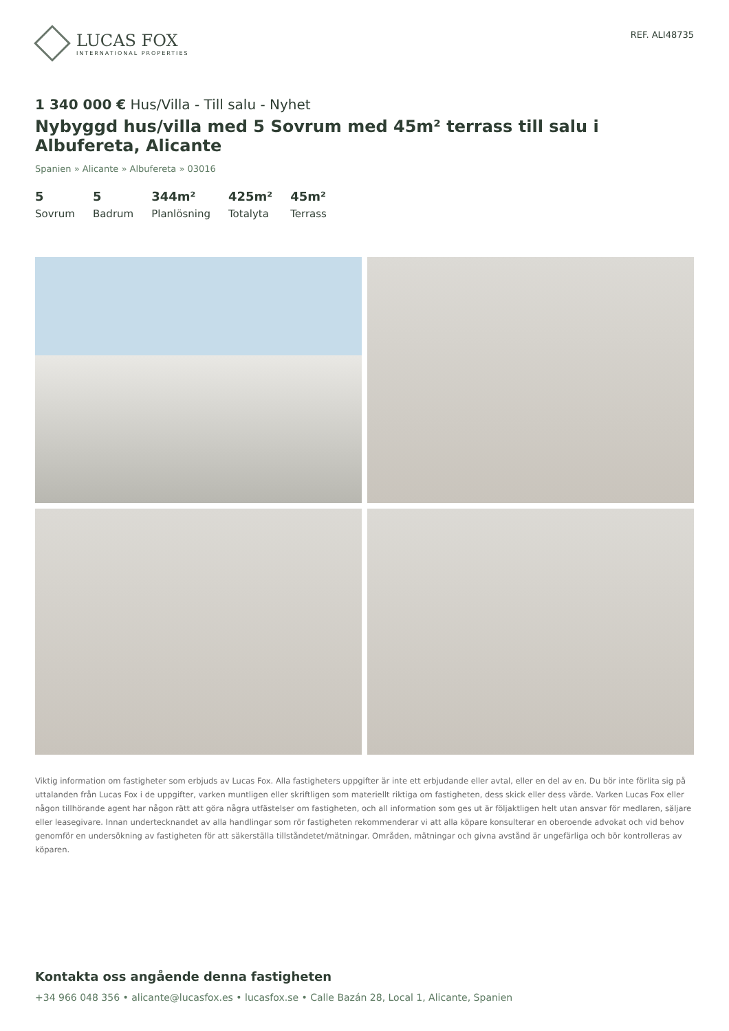LUCAS FOX
INTERNATIONAL PROPERTIES
REF. ALI48735
1 340 000 € Hus/Villa - Till salu - Nyhet
Nybyggd hus/villa med 5 Sovrum med 45m² terrass till salu i Albufereta, Alicante
Spanien » Alicante » Albufereta » 03016
5
Sovrum
5
Badrum
344m²
Planlösning
425m²
Totalyta
45m²
Terrass
Viktig information om fastigheter som erbjuds av Lucas Fox. Alla fastigheters uppgifter är inte ett erbjudande eller avtal, eller en del av en. Du bör inte förlita sig på uttalanden från Lucas Fox i de uppgifter, varken muntligen eller skriftligen som materiellt riktiga om fastigheten, dess skick eller dess värde. Varken Lucas Fox eller någon tillhörande agent har någon rätt att göra några utfästelser om fastigheten, och all information som ges ut är följaktligen helt utan ansvar för medlaren, säljare eller leasegivare. Innan undertecknandet av alla handlingar som rör fastigheten rekommenderar vi att alla köpare konsulterar en oberoende advokat och vid behov genomför en undersökning av fastigheten för att säkerställa tillståndetet/mätningar. Områden, mätningar och givna avstånd är ungefärliga och bör kontrolleras av köparen.
Kontakta oss angående denna fastigheten
+34 966 048 356 • alicante@lucasfox.es • lucasfox.se • Calle Bazán 28, Local 1, Alicante, Spanien